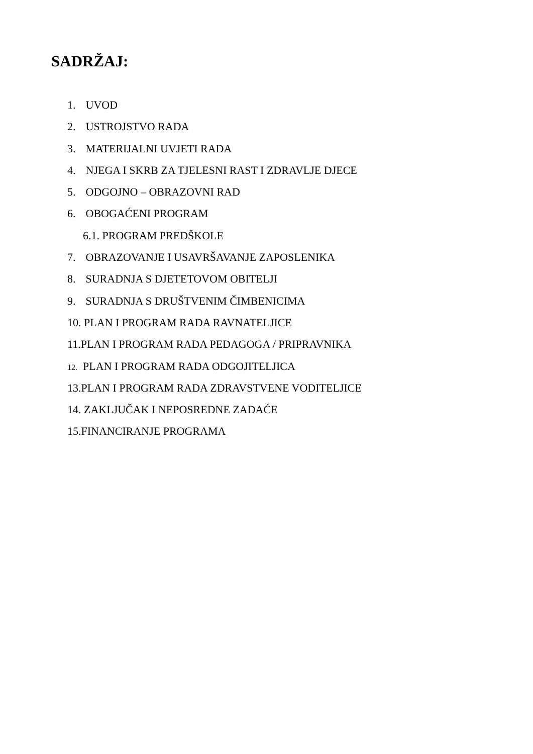SADRŽAJ:
1. UVOD
2. USTROJSTVO RADA
3. MATERIJALNI UVJETI RADA
4. NJEGA I SKRB ZA TJELESNI RAST I ZDRAVLJE DJECE
5. ODGOJNO – OBRAZOVNI RAD
6. OBOGAĆENI PROGRAM
6.1. PROGRAM PREDŠKOLE
7. OBRAZOVANJE I USAVRŠAVANJE ZAPOSLENIKA
8. SURADNJA S DJETETOVOM OBITELJI
9. SURADNJA S DRUŠTVENIM ČIMBENICIMA
10. PLAN I PROGRAM RADA RAVNATELJICE
11.PLAN I PROGRAM RADA PEDAGOGA / PRIPRAVNIKA
12. PLAN I PROGRAM RADA ODGOJITELJICA
13.PLAN I PROGRAM RADA ZDRAVSTVENE VODITELJICE
14. ZAKLJUČAK I NEPOSREDNE ZADAĆE
15.FINANCIRANJE PROGRAMA